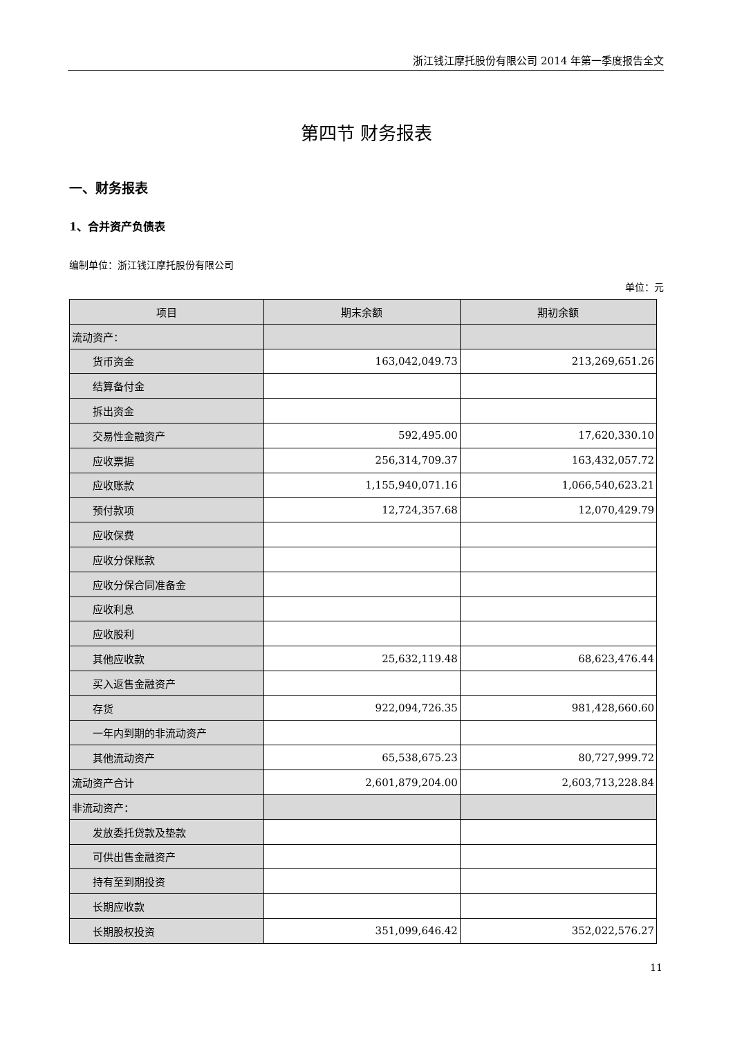浙江钱江摩托股份有限公司 2014 年第一季度报告全文
第四节 财务报表
一、财务报表
1、合并资产负债表
编制单位：浙江钱江摩托股份有限公司
单位：元
| 项目 | 期末余额 | 期初余额 |
| --- | --- | --- |
| 流动资产： | | |
| 货币资金 | 163,042,049.73 | 213,269,651.26 |
| 结算备付金 | | |
| 拆出资金 | | |
| 交易性金融资产 | 592,495.00 | 17,620,330.10 |
| 应收票据 | 256,314,709.37 | 163,432,057.72 |
| 应收账款 | 1,155,940,071.16 | 1,066,540,623.21 |
| 预付款项 | 12,724,357.68 | 12,070,429.79 |
| 应收保费 | | |
| 应收分保账款 | | |
| 应收分保合同准备金 | | |
| 应收利息 | | |
| 应收股利 | | |
| 其他应收款 | 25,632,119.48 | 68,623,476.44 |
| 买入返售金融资产 | | |
| 存货 | 922,094,726.35 | 981,428,660.60 |
| 一年内到期的非流动资产 | | |
| 其他流动资产 | 65,538,675.23 | 80,727,999.72 |
| 流动资产合计 | 2,601,879,204.00 | 2,603,713,228.84 |
| 非流动资产： | | |
| 发放委托贷款及垫款 | | |
| 可供出售金融资产 | | |
| 持有至到期投资 | | |
| 长期应收款 | | |
| 长期股权投资 | 351,099,646.42 | 352,022,576.27 |
11